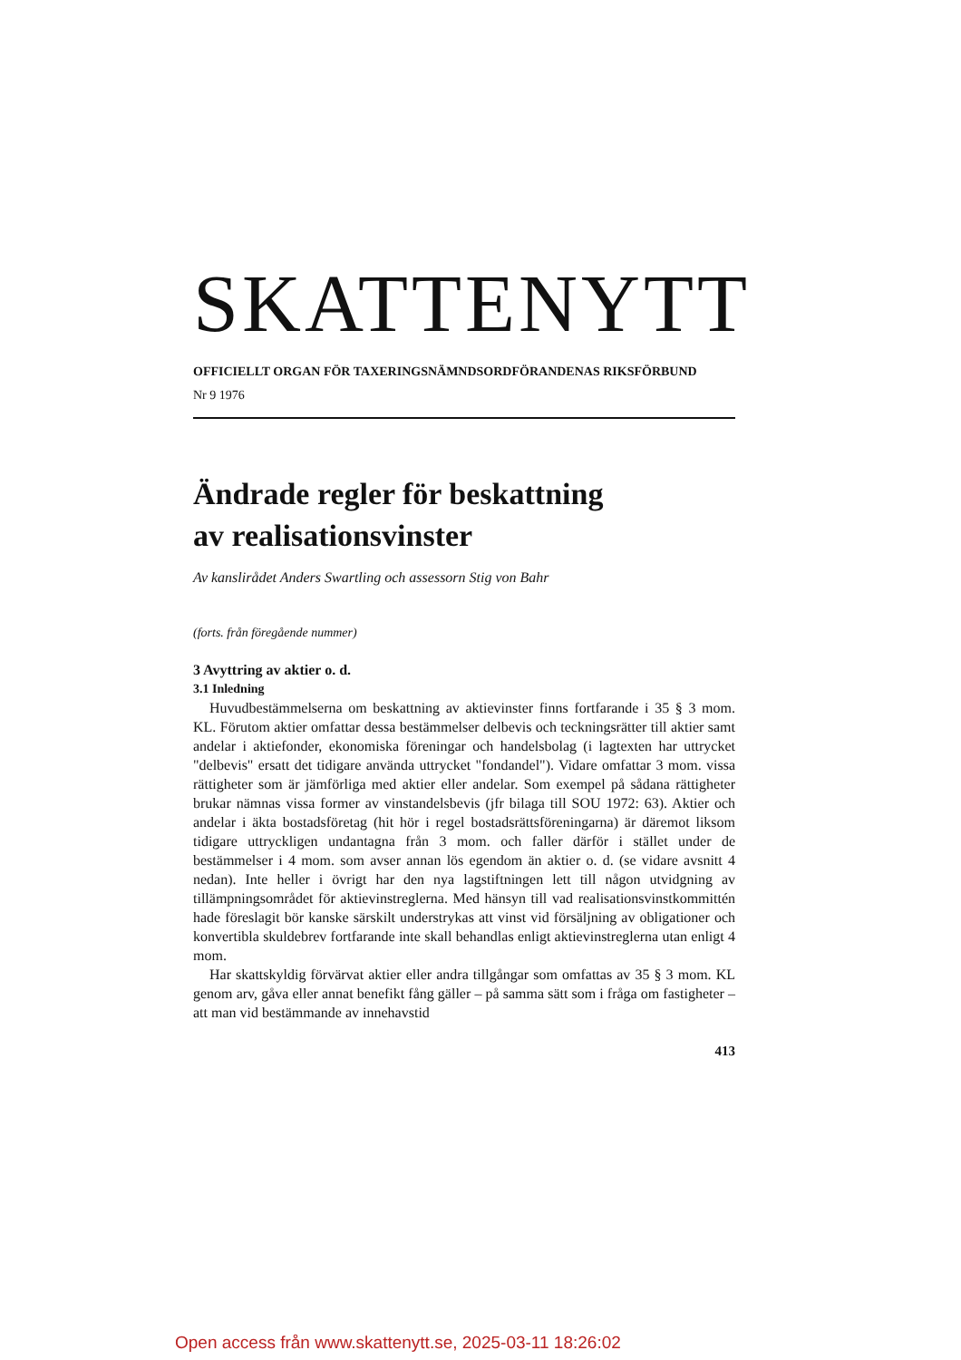SKATTENYTT
OFFICIELLT ORGAN FÖR TAXERINGSNÄMNDSORDFÖRANDENAS RIKSFÖRBUND
Nr 9 1976
Ändrade regler för beskattning
av realisationsvinster
Av kanslirådet Anders Swartling och assessorn Stig von Bahr
(forts. från föregående nummer)
3 Avyttring av aktier o. d.
3.1 Inledning
Huvudbestämmelserna om beskattning av aktievinster finns fortfarande i 35 § 3 mom. KL. Förutom aktier omfattar dessa bestämmelser delbevis och teckningsrätter till aktier samt andelar i aktiefonder, ekonomiska föreningar och handelsbolag (i lagtexten har uttrycket "delbevis" ersatt det tidigare använda uttrycket "fondandel"). Vidare omfattar 3 mom. vissa rättigheter som är jämförliga med aktier eller andelar. Som exempel på sådana rättigheter brukar nämnas vissa former av vinstandelsbevis (jfr bilaga till SOU 1972: 63). Aktier och andelar i äkta bostadsföretag (hit hör i regel bostadsrättsföreningarna) är däremot liksom tidigare uttryckligen undantagna från 3 mom. och faller därför i stället under de bestämmelser i 4 mom. som avser annan lös egendom än aktier o. d. (se vidare avsnitt 4 nedan). Inte heller i övrigt har den nya lagstiftningen lett till någon utvidgning av tillämpningsområdet för aktievinstreglerna. Med hänsyn till vad realisationsvinstkommittén hade föreslagit bör kanske särskilt understrykas att vinst vid försäljning av obligationer och konvertibla skuldebrev fortfarande inte skall behandlas enligt aktievinstreglerna utan enligt 4 mom.
Har skattskyldig förvärvat aktier eller andra tillgångar som omfattas av 35 § 3 mom. KL genom arv, gåva eller annat benefikt fång gäller – på samma sätt som i fråga om fastigheter – att man vid bestämmande av innehavstid
413
Open access från www.skattenytt.se, 2025-03-11 18:26:02